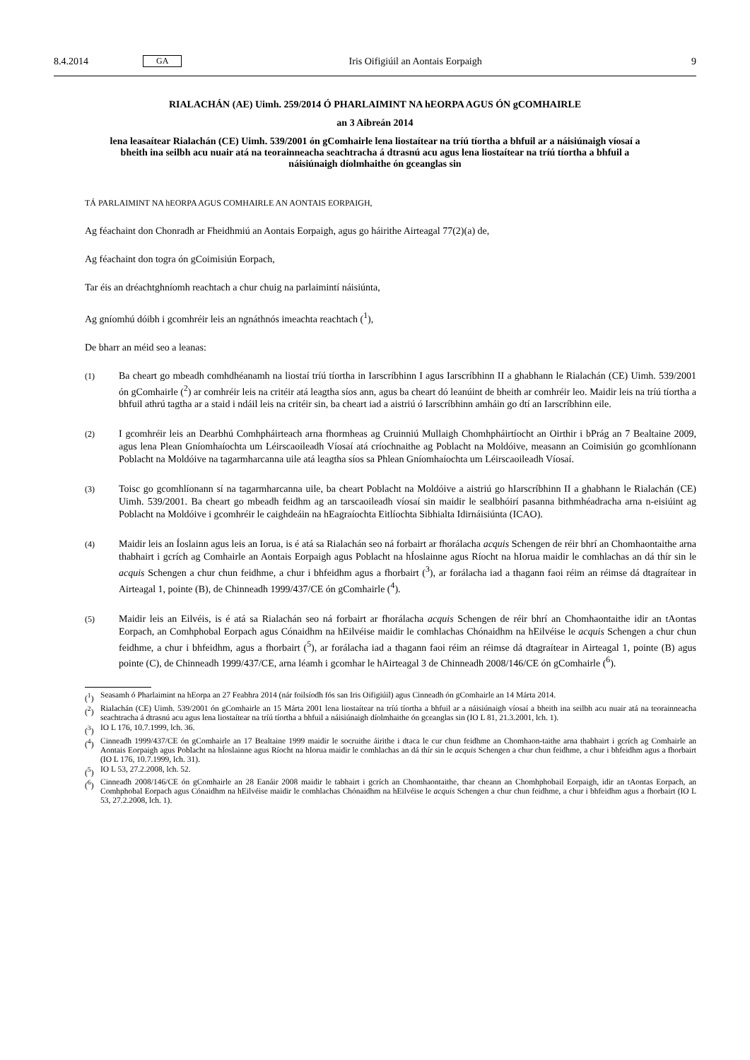8.4.2014 GA Iris Oifigiúil an Aontais Eorpaigh 9
RIALACHÁN (AE) Uimh. 259/2014 Ó PHARLAIMINT NA hEORPA AGUS ÓN gCOMHAIRLE
an 3 Aibreán 2014
lena leasaítear Rialachán (CE) Uimh. 539/2001 ón gComhairle lena liostaítear na tríú tíortha a bhfuil ar a náisiúnaigh víosaí a bheith ina seilbh acu nuair atá na teorainneacha seachtracha á dtrasnú acu agus lena liostaítear na tríú tíortha a bhfuil a náisiúnaigh díolmhaithe ón gceanglas sin
TÁ PARLAIMINT NA hEORPA AGUS COMHAIRLE AN AONTAIS EORPAIGH,
Ag féachaint don Chonradh ar Fheidhmiú an Aontais Eorpaigh, agus go háirithe Airteagal 77(2)(a) de,
Ag féachaint don togra ón gCoimisiún Eorpach,
Tar éis an dréachtghníomh reachtach a chur chuig na parlaimintí náisiúnta,
Ag gníomhú dóibh i gcomhréir leis an ngnáthnós imeachta reachtach (<sup>1</sup>),
De bharr an méid seo a leanas:
(1) Ba cheart go mbeadh comhdhéanamh na liostaí tríú tíortha in Iarscríbhinn I agus Iarscríbhinn II a ghabhann le Rialachán (CE) Uimh. 539/2001 ón gComhairle (<sup>2</sup>) ar comhréir leis na critéir atá leagtha síos ann, agus ba cheart dó leanúint de bheith ar comhréir leo. Maidir leis na tríú tíortha a bhfuil athrú tagtha ar a staid i ndáil leis na critéir sin, ba cheart iad a aistriú ó Iarscríbhinn amháin go dtí an Iarscríbhinn eile.
(2) I gcomhréir leis an Dearbhú Comhpháirteach arna fhormheas ag Cruinniú Mullaigh Chomhpháirtíocht an Oirthir i bPrág an 7 Bealtaine 2009, agus lena Plean Gníomhaíochta um Léirscaoileadh Víosaí atá críochnaithe ag Poblacht na Moldóive, measann an Coimisiún go gcomhlíonann Poblacht na Moldóive na tagarmharcanna uile atá leagtha síos sa Phlean Gníomhaíochta um Léirscaoileadh Víosaí.
(3) Toisc go gcomhlíonann sí na tagarmharcanna uile, ba cheart Poblacht na Moldóive a aistriú go hIarscríbhinn II a ghabhann le Rialachán (CE) Uimh. 539/2001. Ba cheart go mbeadh feidhm ag an tarscaoileadh víosaí sin maidir le sealbhóirí pasanna bithmhéadracha arna n-eisiúint ag Poblacht na Moldóive i gcomhréir le caighdeáin na hEagraíochta Eitlíochta Sibhialta Idirnáisiúnta (ICAO).
(4) Maidir leis an Íoslainn agus leis an Iorua, is é atá sa Rialachán seo ná forbairt ar fhorálacha acquis Schengen de réir bhrí an Chomhaontaithe arna thabhairt i gcrích ag Comhairle an Aontais Eorpaigh agus Poblacht na hÍoslainne agus Ríocht na hIorua maidir le comhlachas an dá thír sin le acquis Schengen a chur chun feidhme, a chur i bhfeidhm agus a fhorbairt (<sup>3</sup>), ar forálacha iad a thagann faoi réim an réimse dá dtagraítear in Airteagal 1, pointe (B), de Chinneadh 1999/437/CE ón gComhairle (<sup>4</sup>).
(5) Maidir leis an Eilvéis, is é atá sa Rialachán seo ná forbairt ar fhorálacha acquis Schengen de réir bhrí an Chomhaontaithe idir an tAontas Eorpach, an Comhphobal Eorpach agus Cónaidhm na hEilvéise maidir le comhlachas Chónaidhm na hEilvéise le acquis Schengen a chur chun feidhme, a chur i bhfeidhm, agus a fhorbairt (<sup>5</sup>), ar forálacha iad a thagann faoi réim an réimse dá dtagraítear in Airteagal 1, pointe (B) agus pointe (C), de Chinneadh 1999/437/CE, arna léamh i gcomhar le hAirteagal 3 de Chinneadh 2008/146/CE ón gComhairle (<sup>6</sup>).
(<sup>1</sup>) Seasamh ó Pharlaimint na hEorpa an 27 Feabhra 2014 (nár foilsíodh fós san Iris Oifigiúil) agus Cinneadh ón gComhairle an 14 Márta 2014.
(<sup>2</sup>) Rialachán (CE) Uimh. 539/2001 ón gComhairle an 15 Márta 2001 lena liostaítear na tríú tíortha a bhfuil ar a náisiúnaigh víosaí a bheith ina seilbh acu nuair atá na teorainneacha seachtracha á dtrasnú acu agus lena liostaítear na tríú tíortha a bhfuil a náisiúnaigh díolmhaithe ón gceanglas sin (IO L 81, 21.3.2001, lch. 1).
(<sup>3</sup>) IO L 176, 10.7.1999, lch. 36.
(<sup>4</sup>) Cinneadh 1999/437/CE ón gComhairle an 17 Bealtaine 1999 maidir le socruithe áirithe i dtaca le cur chun feidhme an Chomhaon-taithe arna thabhairt i gcrích ag Comhairle an Aontais Eorpaigh agus Poblacht na hÍoslainne agus Ríocht na hIorua maidir le comhlachas an dá thír sin le acquis Schengen a chur chun feidhme, a chur i bhfeidhm agus a fhorbairt (IO L 176, 10.7.1999, lch. 31).
(<sup>5</sup>) IO L 53, 27.2.2008, lch. 52.
(<sup>6</sup>) Cinneadh 2008/146/CE ón gComhairle an 28 Eanáir 2008 maidir le tabhairt i gcrích an Chomhaontaithe, thar cheann an Chomhphobail Eorpaigh, idir an tAontas Eorpach, an Comhphobal Eorpach agus Cónaidhm na hEilvéise maidir le comhlachas Chónaidhm na hEilvéise le acquis Schengen a chur chun feidhme, a chur i bhfeidhm agus a fhorbairt (IO L 53, 27.2.2008, lch. 1).